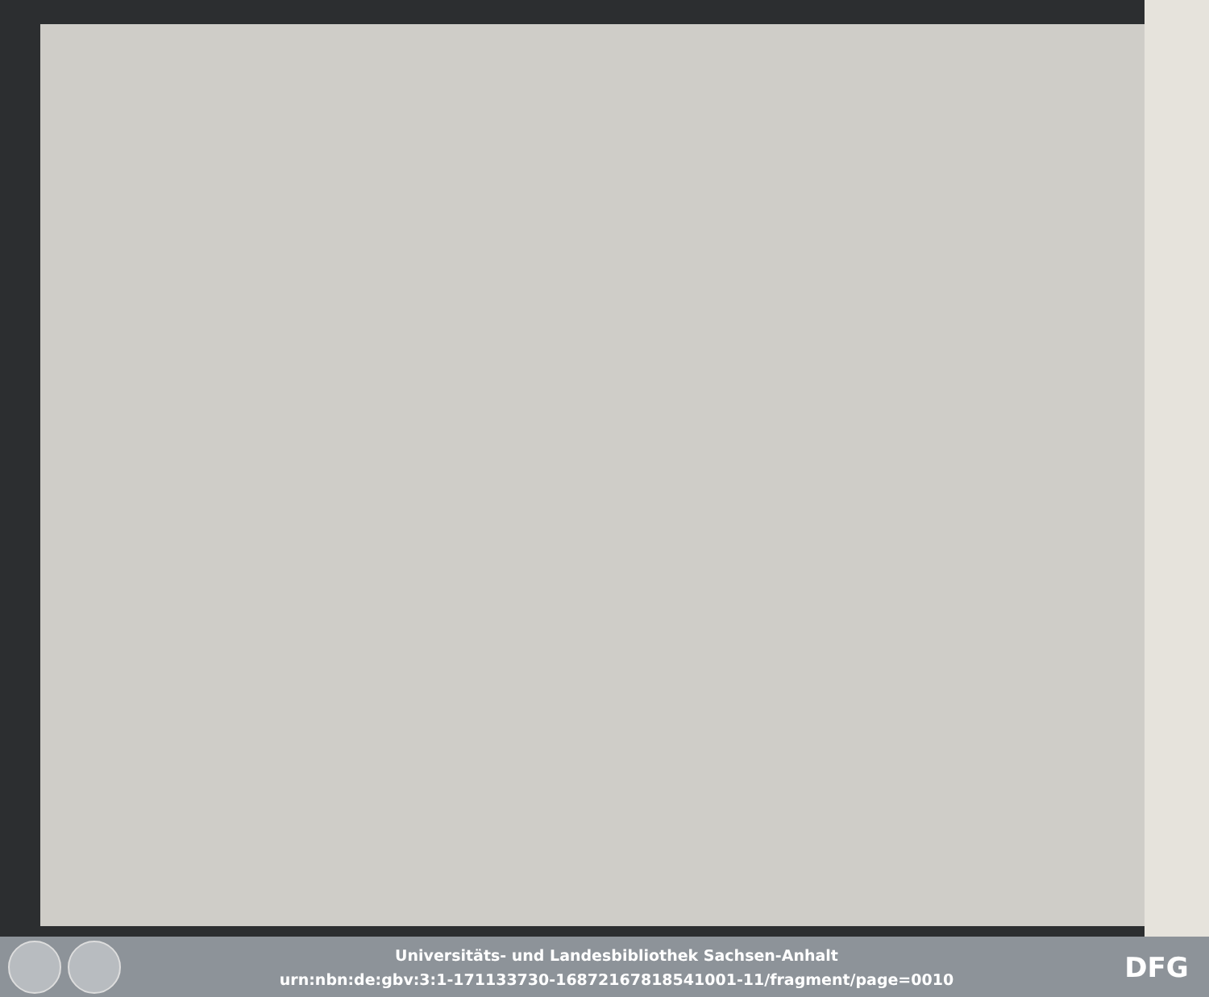Universitäts- und Landesbibliothek Sachsen-Anhalt
urn:nbn:de:gbv:3:1-171133730-16872167818541001-11/fragment/page=0010
DFG